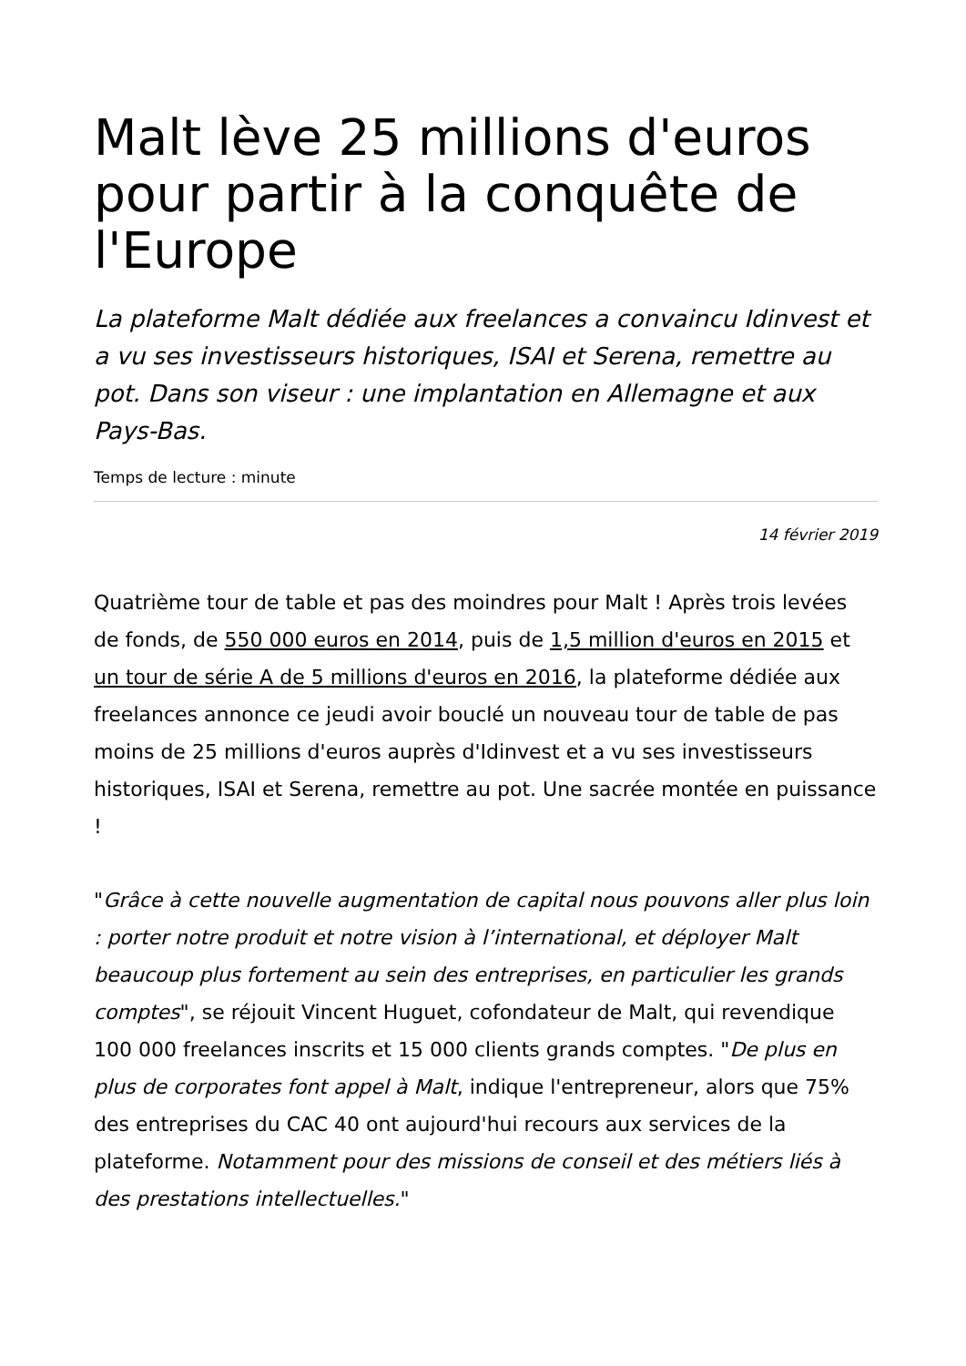Malt lève 25 millions d'euros pour partir à la conquête de l'Europe
La plateforme Malt dédiée aux freelances a convaincu Idinvest et a vu ses investisseurs historiques, ISAI et Serena, remettre au pot. Dans son viseur : une implantation en Allemagne et aux Pays-Bas.
Temps de lecture : minute
14 février 2019
Quatrième tour de table et pas des moindres pour Malt ! Après trois levées de fonds, de 550 000 euros en 2014, puis de 1,5 million d'euros en 2015 et un tour de série A de 5 millions d'euros en 2016, la plateforme dédiée aux freelances annonce ce jeudi avoir bouclé un nouveau tour de table de pas moins de 25 millions d'euros auprès d'Idinvest et a vu ses investisseurs historiques, ISAI et Serena, remettre au pot. Une sacrée montée en puissance !
"Grâce à cette nouvelle augmentation de capital nous pouvons aller plus loin : porter notre produit et notre vision à l’international, et déployer Malt beaucoup plus fortement au sein des entreprises, en particulier les grands comptes", se réjouit Vincent Huguet, cofondateur de Malt, qui revendique 100 000 freelances inscrits et 15 000 clients grands comptes. "De plus en plus de corporates font appel à Malt, indique l'entrepreneur, alors que 75% des entreprises du CAC 40 ont aujourd'hui recours aux services de la plateforme. Notamment pour des missions de conseil et des métiers liés à des prestations intellectuelles."